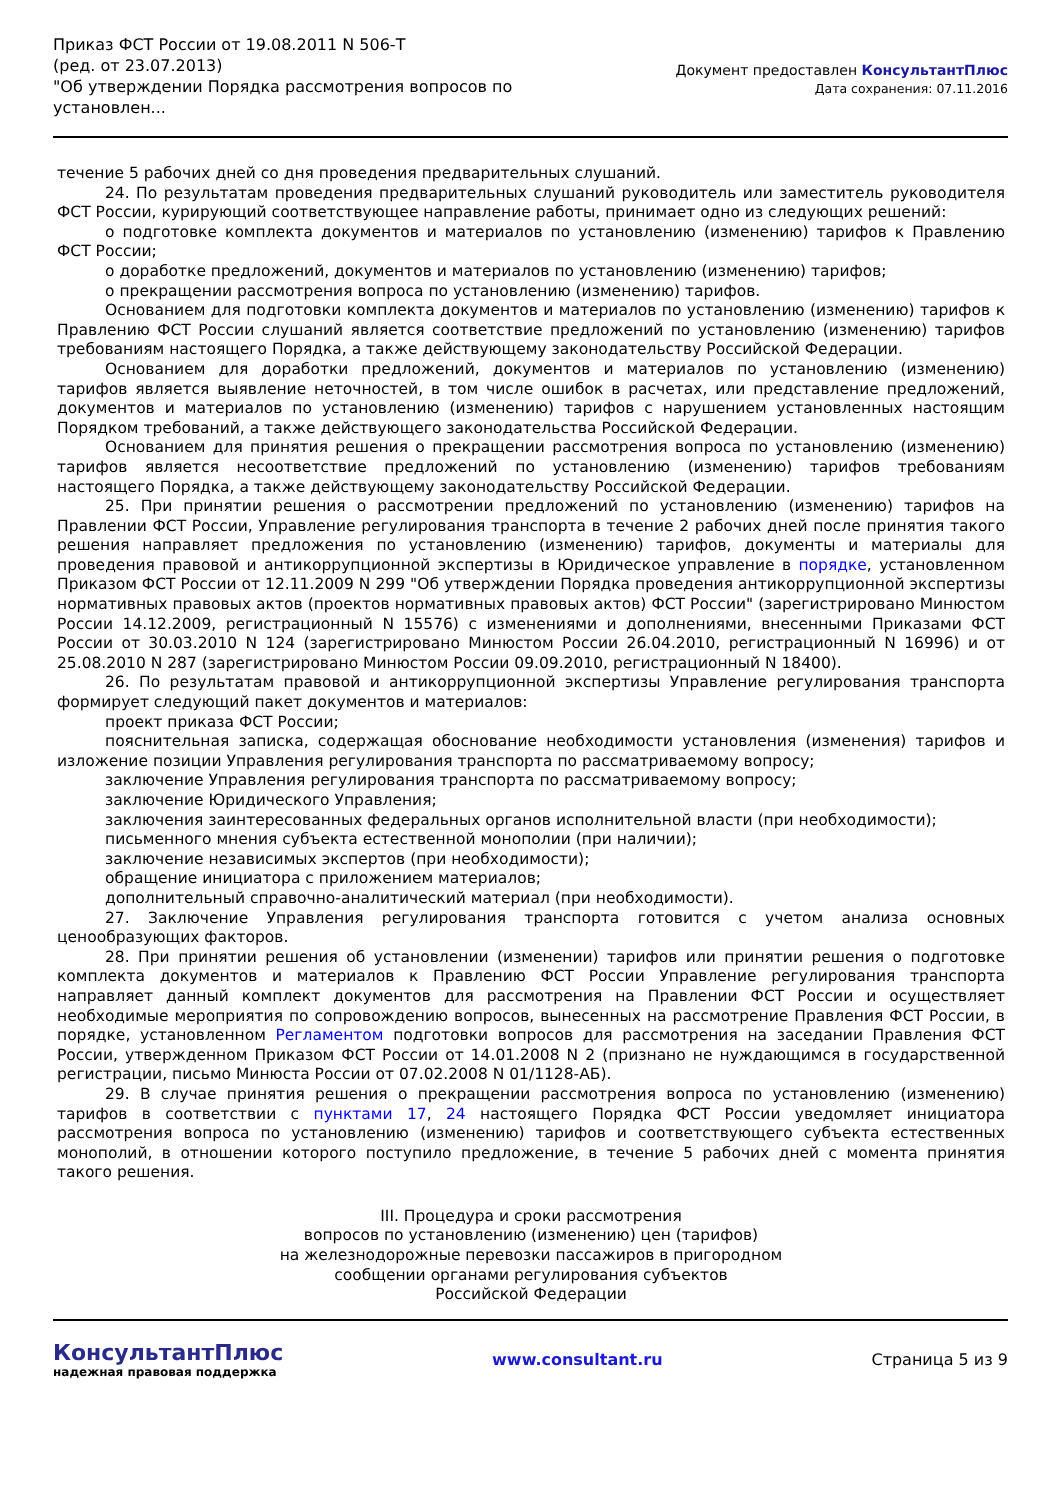Приказ ФСТ России от 19.08.2011 N 506-Т
(ред. от 23.07.2013)
"Об утверждении Порядка рассмотрения вопросов по
установлен...
Документ предоставлен КонсультантПлюс
Дата сохранения: 07.11.2016
течение 5 рабочих дней со дня проведения предварительных слушаний.
24. По результатам проведения предварительных слушаний руководитель или заместитель руководителя ФСТ России, курирующий соответствующее направление работы, принимает одно из следующих решений:
о подготовке комплекта документов и материалов по установлению (изменению) тарифов к Правлению ФСТ России;
о доработке предложений, документов и материалов по установлению (изменению) тарифов;
о прекращении рассмотрения вопроса по установлению (изменению) тарифов.
Основанием для подготовки комплекта документов и материалов по установлению (изменению) тарифов к Правлению ФСТ России слушаний является соответствие предложений по установлению (изменению) тарифов требованиям настоящего Порядка, а также действующему законодательству Российской Федерации.
Основанием для доработки предложений, документов и материалов по установлению (изменению) тарифов является выявление неточностей, в том числе ошибок в расчетах, или представление предложений, документов и материалов по установлению (изменению) тарифов с нарушением установленных настоящим Порядком требований, а также действующего законодательства Российской Федерации.
Основанием для принятия решения о прекращении рассмотрения вопроса по установлению (изменению) тарифов является несоответствие предложений по установлению (изменению) тарифов требованиям настоящего Порядка, а также действующему законодательству Российской Федерации.
25. При принятии решения о рассмотрении предложений по установлению (изменению) тарифов на Правлении ФСТ России, Управление регулирования транспорта в течение 2 рабочих дней после принятия такого решения направляет предложения по установлению (изменению) тарифов, документы и материалы для проведения правовой и антикоррупционной экспертизы в Юридическое управление в порядке, установленном Приказом ФСТ России от 12.11.2009 N 299 "Об утверждении Порядка проведения антикоррупционной экспертизы нормативных правовых актов (проектов нормативных правовых актов) ФСТ России" (зарегистрировано Минюстом России 14.12.2009, регистрационный N 15576) с изменениями и дополнениями, внесенными Приказами ФСТ России от 30.03.2010 N 124 (зарегистрировано Минюстом России 26.04.2010, регистрационный N 16996) и от 25.08.2010 N 287 (зарегистрировано Минюстом России 09.09.2010, регистрационный N 18400).
26. По результатам правовой и антикоррупционной экспертизы Управление регулирования транспорта формирует следующий пакет документов и материалов:
проект приказа ФСТ России;
пояснительная записка, содержащая обоснование необходимости установления (изменения) тарифов и изложение позиции Управления регулирования транспорта по рассматриваемому вопросу;
заключение Управления регулирования транспорта по рассматриваемому вопросу;
заключение Юридического Управления;
заключения заинтересованных федеральных органов исполнительной власти (при необходимости);
письменного мнения субъекта естественной монополии (при наличии);
заключение независимых экспертов (при необходимости);
обращение инициатора с приложением материалов;
дополнительный справочно-аналитический материал (при необходимости).
27. Заключение Управления регулирования транспорта готовится с учетом анализа основных ценообразующих факторов.
28. При принятии решения об установлении (изменении) тарифов или принятии решения о подготовке комплекта документов и материалов к Правлению ФСТ России Управление регулирования транспорта направляет данный комплект документов для рассмотрения на Правлении ФСТ России и осуществляет необходимые мероприятия по сопровождению вопросов, вынесенных на рассмотрение Правления ФСТ России, в порядке, установленном Регламентом подготовки вопросов для рассмотрения на заседании Правления ФСТ России, утвержденном Приказом ФСТ России от 14.01.2008 N 2 (признано не нуждающимся в государственной регистрации, письмо Минюста России от 07.02.2008 N 01/1128-АБ).
29. В случае принятия решения о прекращении рассмотрения вопроса по установлению (изменению) тарифов в соответствии с пунктами 17, 24 настоящего Порядка ФСТ России уведомляет инициатора рассмотрения вопроса по установлению (изменению) тарифов и соответствующего субъекта естественных монополий, в отношении которого поступило предложение, в течение 5 рабочих дней с момента принятия такого решения.
III. Процедура и сроки рассмотрения
вопросов по установлению (изменению) цен (тарифов)
на железнодорожные перевозки пассажиров в пригородном
сообщении органами регулирования субъектов
Российской Федерации
КонсультантПлюс
надежная правовая поддержка
www.consultant.ru Страница 5 из 9